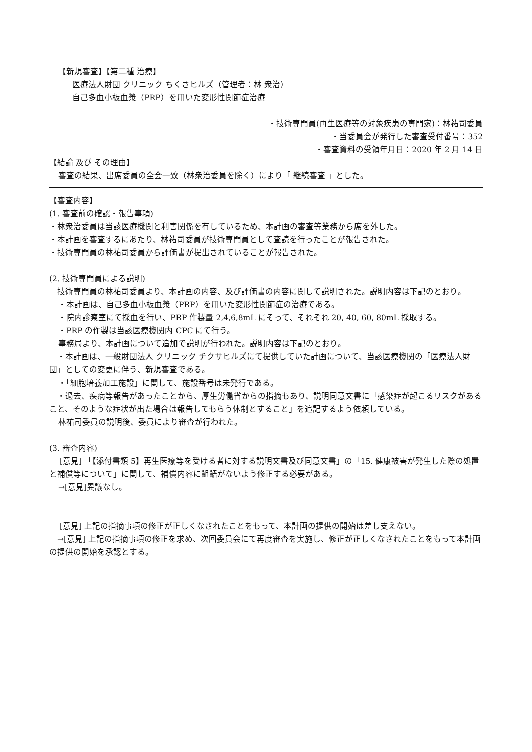【新規審査】【第二種 治療】
医療法人財団 クリニック ちくさヒルズ（管理者：林 衆治）
自己多血小板血漿（PRP）を用いた変形性関節症治療
・技術専門員(再生医療等の対象疾患の専門家)：林祐司委員
・当委員会が発行した審査受付番号：352
・審査資料の受領年月日：2020 年 2 月 14 日
【結論 及び その理由】
審査の結果、出席委員の全会一致（林衆治委員を除く）により「 継続審査 」とした。
【審査内容】
(1. 審査前の確認・報告事項)
・林衆治委員は当該医療機関と利害関係を有しているため、本計画の審査等業務から席を外した。
・本計画を審査するにあたり、林祐司委員が技術専門員として査読を行ったことが報告された。
・技術専門員の林祐司委員から評価書が提出されていることが報告された。
(2. 技術専門員による説明)
　技術専門員の林祐司委員より、本計画の内容、及び評価書の内容に関して説明された。説明内容は下記のとおり。
・本計画は、自己多血小板血漿（PRP）を用いた変形性関節症の治療である。
・院内診察室にて採血を行い、PRP 作製量 2,4,6,8mL にそって、それぞれ 20, 40, 60, 80mL 採取する。
・PRP の作製は当該医療機関内 CPC にて行う。
事務局より、本計画について追加で説明が行われた。説明内容は下記のとおり。
　・本計画は、一般財団法人 クリニック チクサヒルズにて提供していた計画について、当該医療機関の「医療法人財団」としての変更に伴う、新規審査である。
・「細胞培養加工施設」に関して、施設番号は未発行である。
　・過去、疾病等報告があったことから、厚生労働省からの指摘もあり、説明同意文書に「感染症が起こるリスクがあること、そのような症状が出た場合は報告してもらう体制とすること」を追記するよう依頼している。
林祐司委員の説明後、委員により審査が行われた。
(3. 審査内容)
　 [意見] 「【添付書類 5】再生医療等を受ける者に対する説明文書及び同意文書」の「15. 健康被害が発生した際の処置と補償等について」に関して、補償内容に齟齬がないよう修正する必要がある。
→[意見]異議なし。
　 [意見] 上記の指摘事項の修正が正しくなされたことをもって、本計画の提供の開始は差し支えない。
　→[意見] 上記の指摘事項の修正を求め、次回委員会にて再度審査を実施し、修正が正しくなされたことをもって本計画の提供の開始を承認とする。